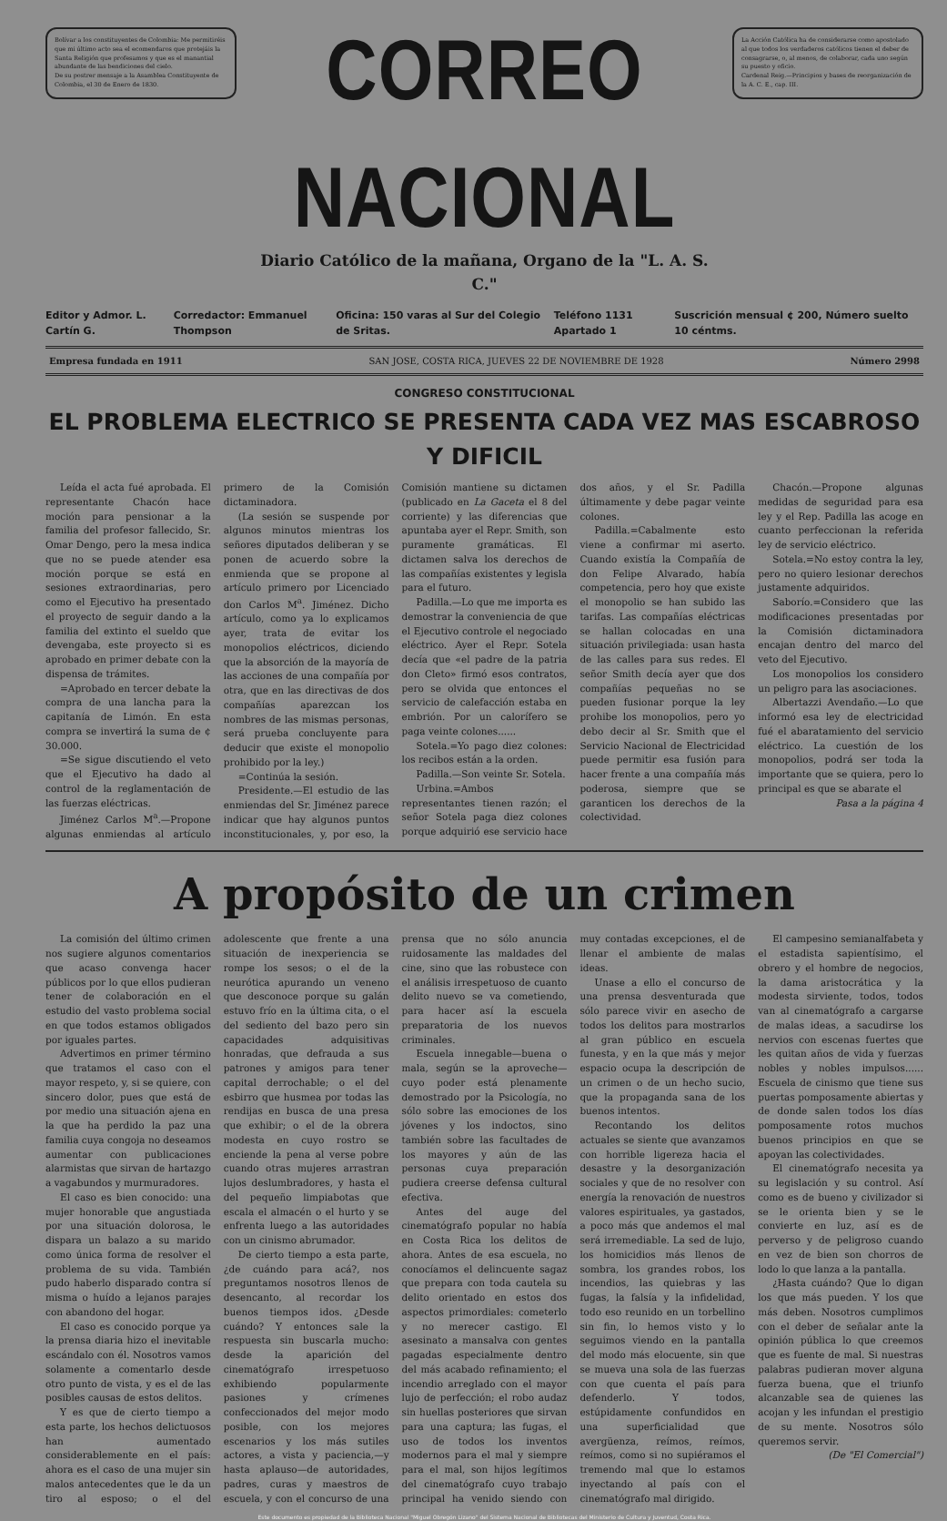Bolívar a los constituyentes de Colombia: Me permitiréis que mi último acto sea el ecomendaros que protejáis la Santa Religión que profesamos y que es el manantial abundante de las bendiciones del cielo.
De su postrer mensaje a la Asamblea Constituyente de Colombia, el 30 de Enero de 1830.
CORREO NACIONAL
Diario Católico de la mañana, Organo de la "L. A. S. C."
La Acción Católica ha de considerarse como apostolado al que todos los verdaderos católicos tienen el deber de consagrarse, o, al menos, de colaborar, cada uno según su puesto y oficio.
Cardenal Reig.—Principios y bases de reorganización de la A. C. E., cap. III.
Editor y Admor. L. Cartín G. Corredactor: Emmanuel Thompson Oficina: 150 varas al Sur del Colegio de Sritas. Teléfono 1131 Apartado 1 Suscrición mensual ¢ 200, Número suelto 10 céntms.
Empresa fundada en 1911 SAN JOSE, COSTA RICA, JUEVES 22 DE NOVIEMBRE DE 1928 Número 2998
CONGRESO CONSTITUCIONAL
EL PROBLEMA ELECTRICO SE PRESENTA CADA VEZ MAS ESCABROSO Y DIFICIL
Leída el acta fué aprobada. El representante Chacón hace moción para pensionar a la familia del profesor fallecido, Sr. Omar Dengo, pero la mesa indica que no se puede atender esa moción porque se está en sesiones extraordinarias, pero como el Ejecutivo ha presentado el proyecto de seguir dando a la familia del extinto el sueldo que devengaba, este proyecto si es aprobado en primer debate con la dispensa de trámites.
=Aprobado en tercer debate la compra de una lancha para la capitanía de Limón. En esta compra se invertirá la suma de ¢ 30.000.
=Se sigue discutiendo el veto que el Ejecutivo ha dado al control de la reglamentación de las fuerzas eléctricas.
Jiménez Carlos M<sup>a</sup>.—Propone algunas enmiendas al artículo primero de la Comisión dictaminadora.
(La sesión se suspende por algunos minutos mientras los señores diputados deliberan y se ponen de acuerdo sobre la enmienda que se propone al artículo primero por Licenciado don Carlos M<sup>a</sup>. Jiménez. Dicho artículo, como ya lo explicamos ayer, trata de evitar los monopolios eléctricos, diciendo que la absorción de la mayoría de las acciones de una compañía por otra, que en las directivas de dos compañías aparezcan los nombres de las mismas personas, será prueba concluyente para deducir que existe el monopolio prohibido por la ley.)
=Continúa la sesión.
Presidente.—El estudio de las enmiendas del Sr. Jiménez parece indicar que hay algunos puntos inconstitucionales, y, por eso, la Comisión mantiene su dictamen (publicado en La Gaceta el 8 del corriente) y las diferencias que apuntaba ayer el Repr. Smith, son puramente gramáticas. El dictamen salva los derechos de las compañías existentes y legisla para el futuro.
Padilla.—Lo que me importa es demostrar la conveniencia de que el Ejecutivo controle el negociado eléctrico. Ayer el Repr. Sotela decía que «el padre de la patria don Cleto» firmó esos contratos, pero se olvida que entonces el servicio de calefacción estaba en embrión. Por un calorífero se paga veinte colones......
Sotela.=Yo pago diez colones: los recibos están a la orden.
Padilla.—Son veinte Sr. Sotela.
Urbina.=Ambos representantes tienen razón; el señor Sotela paga diez colones porque adquirió ese servicio hace dos años, y el Sr. Padilla últimamente y debe pagar veinte colones.
Padilla.=Cabalmente esto viene a confirmar mi aserto. Cuando existía la Compañía de don Felipe Alvarado, había competencia, pero hoy que existe el monopolio se han subido las tarifas. Las compañías eléctricas se hallan colocadas en una situación privilegiada: usan hasta de las calles para sus redes. El señor Smith decía ayer que dos compañías pequeñas no se pueden fusionar porque la ley prohibe los monopolios, pero yo debo decir al Sr. Smith que el Servicio Nacional de Electricidad puede permitir esa fusión para hacer frente a una compañía más poderosa, siempre que se garanticen los derechos de la colectividad.
Chacón.—Propone algunas medidas de seguridad para esa ley y el Rep. Padilla las acoge en cuanto perfeccionan la referida ley de servicio eléctrico.
Sotela.=No estoy contra la ley, pero no quiero lesionar derechos justamente adquiridos.
Saborío.=Considero que las modificaciones presentadas por la Comisión dictaminadora encajan dentro del marco del veto del Ejecutivo.
Los monopolios los considero un peligro para las asociaciones.
Albertazzi Avendaño.—Lo que informó esa ley de electricidad fué el abaratamiento del servicio eléctrico. La cuestión de los monopolios, podrá ser toda la importante que se quiera, pero lo principal es que se abarate el
Pasa a la página 4
A propósito de un crimen
La comisión del último crimen nos sugiere algunos comentarios que acaso convenga hacer públicos por lo que ellos pudieran tener de colaboración en el estudio del vasto problema social en que todos estamos obligados por iguales partes.
Advertimos en primer término que tratamos el caso con el mayor respeto, y, si se quiere, con sincero dolor, pues que está de por medio una situación ajena en la que ha perdido la paz una familia cuya congoja no deseamos aumentar con publicaciones alarmistas que sirvan de hartazgo a vagabundos y murmuradores.
El caso es bien conocido: una mujer honorable que angustiada por una situación dolorosa, le dispara un balazo a su marido como única forma de resolver el problema de su vida. También pudo haberlo disparado contra sí misma o huído a lejanos parajes con abandono del hogar.
El caso es conocido porque ya la prensa diaria hizo el inevitable escándalo con él. Nosotros vamos solamente a comentarlo desde otro punto de vista, y es el de las posibles causas de estos delitos.
Y es que de cierto tiempo a esta parte, los hechos delictuosos han aumentado considerablemente en el país: ahora es el caso de una mujer sin malos antecedentes que le da un tiro al esposo; o el del adolescente que frente a una situación de inexperiencia se rompe los sesos; o el de la neurótica apurando un veneno que desconoce porque su galán estuvo frío en la última cita, o el del sediento del bazo pero sin capacidades adquisitivas honradas, que defrauda a sus patrones y amigos para tener capital derrochable; o el del esbirro que husmea por todas las rendijas en busca de una presa que exhibir; o el de la obrera modesta en cuyo rostro se enciende la pena al verse pobre cuando otras mujeres arrastran lujos deslumbradores, y hasta el del pequeño limpiabotas que escala el almacén o el hurto y se enfrenta luego a las autoridades con un cinismo abrumador.
De cierto tiempo a esta parte, ¿de cuándo para acá?, nos preguntamos nosotros llenos de desencanto, al recordar los buenos tiempos idos. ¿Desde cuándo? Y entonces sale la respuesta sin buscarla mucho: desde la aparición del cinematógrafo irrespetuoso exhibiendo popularmente pasiones y crímenes confeccionados del mejor modo posible, con los mejores escenarios y los más sutiles actores, a vista y paciencia,—y hasta aplauso—de autoridades, padres, curas y maestros de escuela, y con el concurso de una prensa que no sólo anuncia ruidosamente las maldades del cine, sino que las robustece con el análisis irrespetuoso de cuanto delito nuevo se va cometiendo, para hacer así la escuela preparatoria de los nuevos criminales.
Escuela innegable—buena o mala, según se la aproveche—cuyo poder está plenamente demostrado por la Psicología, no sólo sobre las emociones de los jóvenes y los indoctos, sino también sobre las facultades de los mayores y aún de las personas cuya preparación pudiera creerse defensa cultural efectiva.
Antes del auge del cinematógrafo popular no había en Costa Rica los delitos de ahora. Antes de esa escuela, no conocíamos el delincuente sagaz que prepara con toda cautela su delito orientado en estos dos aspectos primordiales: cometerlo y no merecer castigo. El asesinato a mansalva con gentes pagadas especialmente dentro del más acabado refinamiento; el incendio arreglado con el mayor lujo de perfección; el robo audaz sin huellas posteriores que sirvan para una captura; las fugas, el uso de todos los inventos modernos para el mal y siempre para el mal, son hijos legítimos del cinematógrafo cuyo trabajo principal ha venido siendo con muy contadas excepciones, el de llenar el ambiente de malas ideas.
Unase a ello el concurso de una prensa desventurada que sólo parece vivir en asecho de todos los delitos para mostrarlos al gran público en escuela funesta, y en la que más y mejor espacio ocupa la descripción de un crimen o de un hecho sucio, que la propaganda sana de los buenos intentos.
Recontando los delitos actuales se siente que avanzamos con horrible ligereza hacia el desastre y la desorganización sociales y que de no resolver con energía la renovación de nuestros valores espirituales, ya gastados, a poco más que andemos el mal será irremediable. La sed de lujo, los homicidios más llenos de sombra, los grandes robos, los incendios, las quiebras y las fugas, la falsía y la infidelidad, todo eso reunido en un torbellino sin fin, lo hemos visto y lo seguimos viendo en la pantalla del modo más elocuente, sin que se mueva una sola de las fuerzas con que cuenta el país para defenderlo. Y todos, estúpidamente confundidos en una superficialidad que avergüenza, reímos, reímos, reímos, como si no supiéramos el tremendo mal que lo estamos inyectando al país con el cinematógrafo mal dirigido.
El campesino semianalfabeta y el estadista sapientísimo, el obrero y el hombre de negocios, la dama aristocrática y la modesta sirviente, todos, todos van al cinematógrafo a cargarse de malas ideas, a sacudirse los nervios con escenas fuertes que les quitan años de vida y fuerzas nobles y nobles impulsos...... Escuela de cinismo que tiene sus puertas pomposamente abiertas y de donde salen todos los días pomposamente rotos muchos buenos principios en que se apoyan las colectividades.
El cinematógrafo necesita ya su legislación y su control. Así como es de bueno y civilizador si se le orienta bien y se le convierte en luz, así es de perverso y de peligroso cuando en vez de bien son chorros de lodo lo que lanza a la pantalla.
¿Hasta cuándo? Que lo digan los que más pueden. Y los que más deben. Nosotros cumplimos con el deber de señalar ante la opinión pública lo que creemos que es fuente de mal. Si nuestras palabras pudieran mover alguna fuerza buena, que el triunfo alcanzable sea de quienes las acojan y les infundan el prestigio de su mente. Nosotros sólo queremos servir.
(De "El Comercial")
Este documento es propiedad de la Biblioteca Nacional "Miguel Obregón Lizano" del Sistema Nacional de Bibliotecas del Ministerio de Cultura y Juventud, Costa Rica.